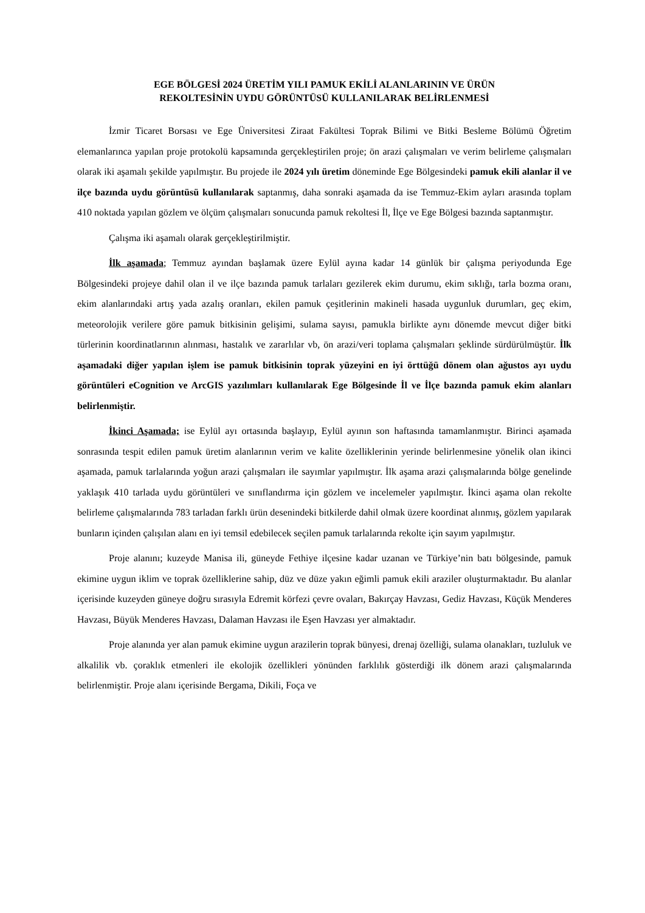EGE BÖLGESİ 2024 ÜRETİM YILI PAMUK EKİLİ ALANLARININ VE ÜRÜN
REKOLTESİNİN UYDU GÖRÜNTÜSÜ KULLANILARAK BELİRLENMESİ
İzmir Ticaret Borsası ve Ege Üniversitesi Ziraat Fakültesi Toprak Bilimi ve Bitki Besleme Bölümü Öğretim elemanlarınca yapılan proje protokolü kapsamında gerçekleştirilen proje; ön arazi çalışmaları ve verim belirleme çalışmaları olarak iki aşamalı şekilde yapılmıştır. Bu projede ile 2024 yılı üretim döneminde Ege Bölgesindeki pamuk ekili alanlar il ve ilçe bazında uydu görüntüsü kullanılarak saptanmış, daha sonraki aşamada da ise Temmuz-Ekim ayları arasında toplam 410 noktada yapılan gözlem ve ölçüm çalışmaları sonucunda pamuk rekoltesi İl, İlçe ve Ege Bölgesi bazında saptanmıştır.
Çalışma iki aşamalı olarak gerçekleştirilmiştir.
İlk aşamada; Temmuz ayından başlamak üzere Eylül ayına kadar 14 günlük bir çalışma periyodunda Ege Bölgesindeki projeye dahil olan il ve ilçe bazında pamuk tarlaları gezilerek ekim durumu, ekim sıklığı, tarla bozma oranı, ekim alanlarındaki artış yada azalış oranları, ekilen pamuk çeşitlerinin makineli hasada uygunluk durumları, geç ekim, meteorolojik verilere göre pamuk bitkisinin gelişimi, sulama sayısı, pamukla birlikte aynı dönemde mevcut diğer bitki türlerinin koordinatlarının alınması, hastalık ve zararlılar vb, ön arazi/veri toplama çalışmaları şeklinde sürdürülmüştür. İlk aşamadaki diğer yapılan işlem ise pamuk bitkisinin toprak yüzeyini en iyi örttüğü dönem olan ağustos ayı uydu görüntüleri eCognition ve ArcGIS yazılımları kullanılarak Ege Bölgesinde İl ve İlçe bazında pamuk ekim alanları belirlenmiştir.
İkinci Aşamada; ise Eylül ayı ortasında başlayıp, Eylül ayının son haftasında tamamlanmıştır. Birinci aşamada sonrasında tespit edilen pamuk üretim alanlarının verim ve kalite özelliklerinin yerinde belirlenmesine yönelik olan ikinci aşamada, pamuk tarlalarında yoğun arazi çalışmaları ile sayımlar yapılmıştır. İlk aşama arazi çalışmalarında bölge genelinde yaklaşık 410 tarlada uydu görüntüleri ve sınıflandırma için gözlem ve incelemeler yapılmıştır. İkinci aşama olan rekolte belirleme çalışmalarında 783 tarladan farklı ürün desenindeki bitkilerde dahil olmak üzere koordinat alınmış, gözlem yapılarak bunların içinden çalışılan alanı en iyi temsil edebilecek seçilen pamuk tarlalarında rekolte için sayım yapılmıştır.
Proje alanını; kuzeyde Manisa ili, güneyde Fethiye ilçesine kadar uzanan ve Türkiye’nin batı bölgesinde, pamuk ekimine uygun iklim ve toprak özelliklerine sahip, düz ve düze yakın eğimli pamuk ekili araziler oluşturmaktadır. Bu alanlar içerisinde kuzeyden güneye doğru sırasıyla Edremit körfezi çevre ovaları, Bakırçay Havzası, Gediz Havzası, Küçük Menderes Havzası, Büyük Menderes Havzası, Dalaman Havzası ile Eşen Havzası yer almaktadır.
Proje alanında yer alan pamuk ekimine uygun arazilerin toprak bünyesi, drenaj özelliği, sulama olanakları, tuzluluk ve alkalilik vb. çoraklık etmenleri ile ekolojik özellikleri yönünden farklılık gösterdiği ilk dönem arazi çalışmalarında belirlenmiştir. Proje alanı içerisinde Bergama, Dikili, Foça ve